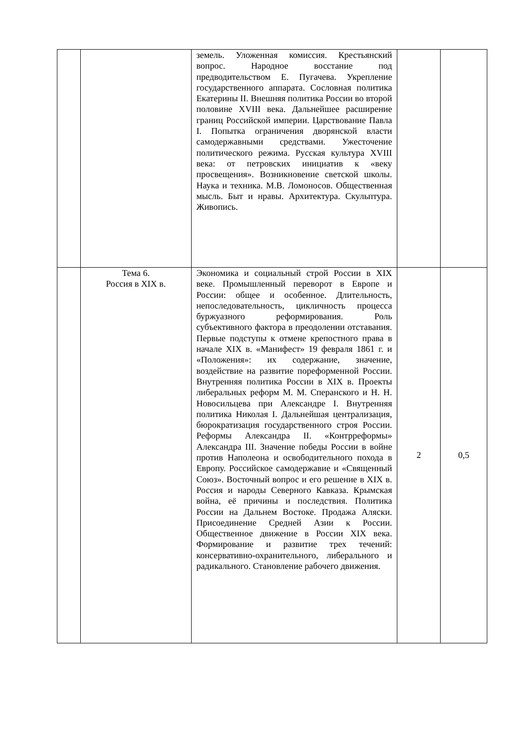| | | земель. Уложенная комиссия. Крестьянский вопрос. Народное восстание под предводительством Е. Пугачева. Укрепление государственного аппарата. Сословная политика Екатерины II. Внешняя политика России во второй половине XVIII века. Дальнейшее расширение границ Российской империи. Царствование Павла I. Попытка ограничения дворянской власти самодержавными средствами. Ужесточение политического режима. Русская культура XVIII века: от петровских инициатив к «веку просвещения». Возникновение светской школы. Наука и техника. М.В. Ломоносов. Общественная мысль. Быт и нравы. Архитектура. Скульптура. Живопись. | | |
| | Тема 6. Россия в XIX в. | Экономика и социальный строй России в XIX веке. Промышленный переворот в Европе и России: общее и особенное. Длительность, непоследовательность, цикличность процесса буржуазного реформирования. Роль субъективного фактора в преодолении отставания. Первые подступы к отмене крепостного права в начале XIX в. «Манифест» 19 февраля 1861 г. и «Положения»: их содержание, значение, воздействие на развитие пореформенной России. Внутренняя политика России в XIX в. Проекты либеральных реформ М. М. Сперанского и Н. Н. Новосильцева при Александре I. Внутренняя политика Николая I. Дальнейшая централизация, бюрократизация государственного строя России. Реформы Александра II. «Контрреформы» Александра III. Значение победы России в войне против Наполеона и освободительного похода в Европу. Российское самодержавие и «Священный Союз». Восточный вопрос и его решение в XIX в. Россия и народы Северного Кавказа. Крымская война, её причины и последствия. Политика России на Дальнем Востоке. Продажа Аляски. Присоединение Средней Азии к России. Общественное движение в России XIX века. Формирование и развитие трех течений: консервативно-охранительного, либерального и радикального. Становление рабочего движения. | 2 | 0,5 |